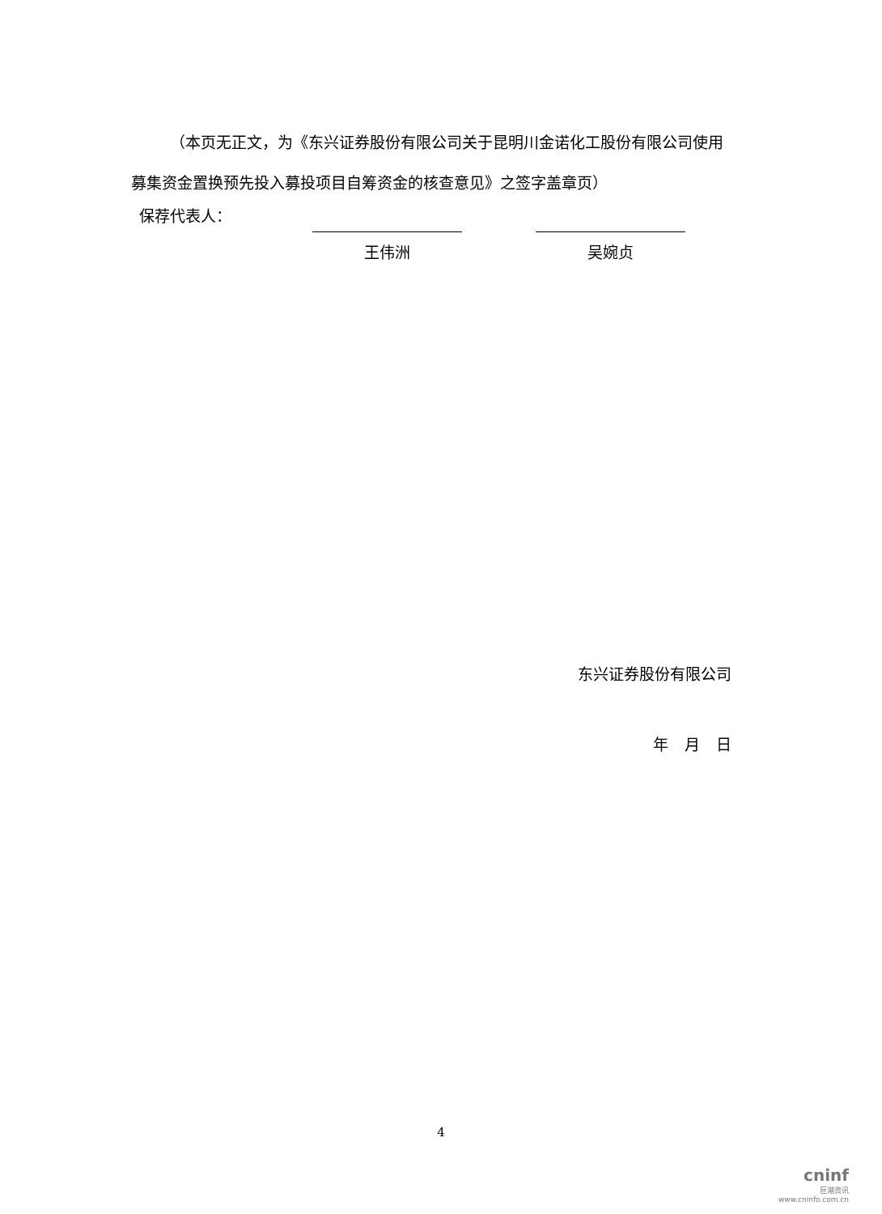（本页无正文，为《东兴证券股份有限公司关于昆明川金诺化工股份有限公司使用募集资金置换预先投入募投项目自筹资金的核查意见》之签字盖章页）
保荐代表人：
王伟洲 吴婉贞
东兴证券股份有限公司
年 月 日
4
cninf
巨潮资讯
www.cninfo.com.cn